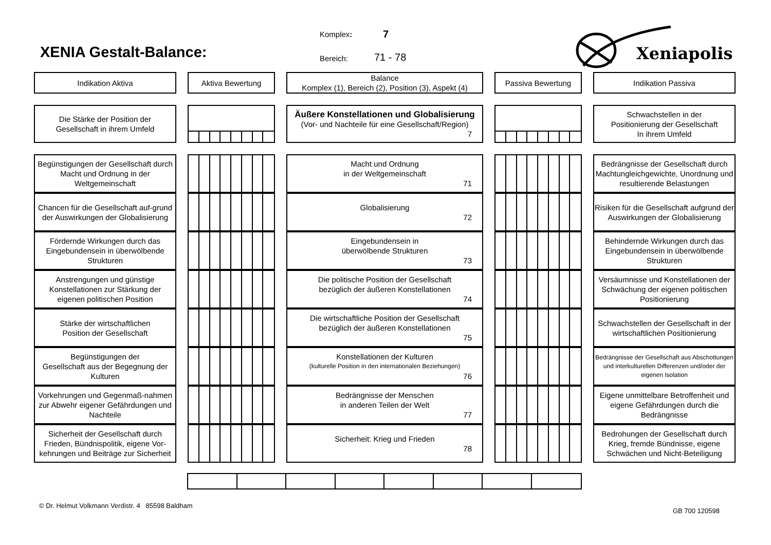XENIA Gestalt-Balance:
Komplex: 7
Bereich: 71 - 78
Xeniapolis
Indikation Aktiva
Aktiva Bewertung
Balance
Komplex (1), Bereich (2), Position (3), Aspekt (4)
Passiva Bewertung
Indikation Passiva
Die Stärke der Position der
Gesellschaft in ihrem Umfeld
Äußere Konstellationen und Globalisierung
(Vor- und Nachteile für eine Gesellschaft/Region)
7
Schwachstellen in der
Positionierung der Gesellschaft
In ihrem Umfeld
Begünstigungen der Gesellschaft durch Macht und Ordnung in der Weltgemeinschaft
Macht und Ordnung
in der Weltgemeinschaft
71
Bedrängnisse der Gesellschaft durch Machtungleichgewichte, Unordnung und resultierende Belastungen
Chancen für die Gesellschaft auf-grund der Auswirkungen der Globalisierung
Globalisierung
72
Risiken für die Gesellschaft aufgrund der Auswirkungen der Globalisierung
Fördernde Wirkungen durch das Eingebundensein in überwölbende Strukturen
Eingebundensein in
überwölbende Strukturen
73
Behindernde Wirkungen durch das Eingebundensein in überwölbende Strukturen
Anstrengungen und günstige Konstellationen zur Stärkung der eigenen politischen Position
Die politische Position der Gesellschaft
bezüglich der äußeren Konstellationen
74
Versäumnisse und Konstellationen der Schwächung der eigenen politischen Positionierung
Stärke der wirtschaftlichen
Position der Gesellschaft
Die wirtschaftliche Position der Gesellschaft
bezüglich der äußeren Konstellationen
75
Schwachstellen der Gesellschaft in der wirtschaftlichen Positionierung
Begünstigungen der
Gesellschaft aus der Begegnung der Kulturen
Konstellationen der Kulturen
(kulturelle Position in den internationalen Beziehungen)
76
Bedrängnisse der Gesellschaft aus Abschottungen und interkulturellen Differenzen und/oder der eigenen Isolation
Vorkehrungen und Gegenmaß-nahmen zur Abwehr eigener Gefährdungen und Nachteile
Bedrängnisse der Menschen
in anderen Teilen der Welt
77
Eigene unmittelbare Betroffenheit und eigene Gefährdungen durch die Bedrängnisse
Sicherheit der Gesellschaft durch Frieden, Bündnispolitik, eigene Vor-kehrungen und Beiträge zur Sicherheit
Sicherheit: Krieg und Frieden
78
Bedrohungen der Gesellschaft durch Krieg, fremde Bündnisse, eigene Schwächen und Nicht-Beteiligung
© Dr. Helmut Volkmann Verdistr. 4 85598 Baldham GB 700 120598